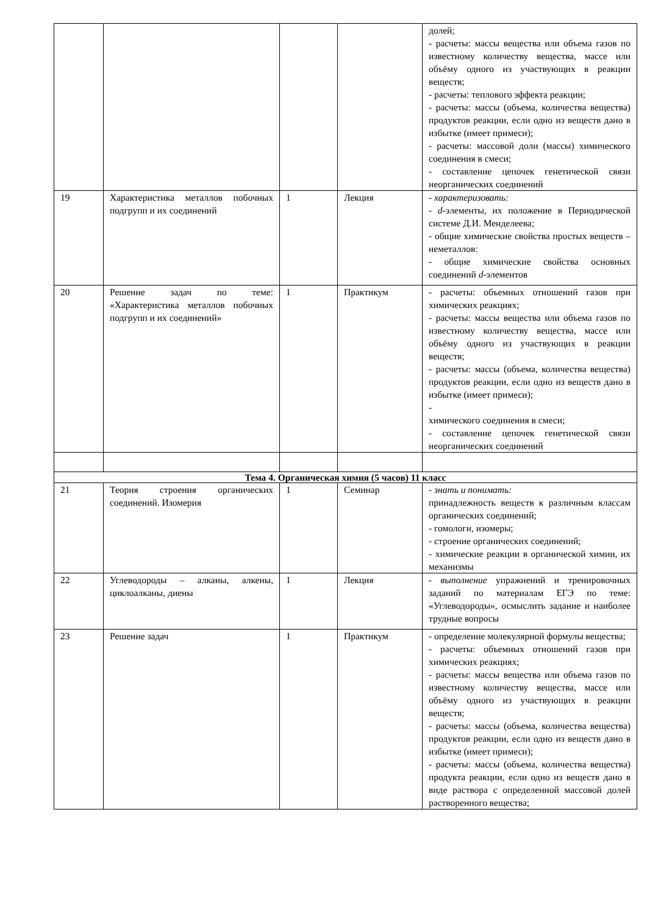| | | | | долей; - расчеты: массы вещества или объема газов по известному количеству вещества, массе или объёму одного из участвующих в реакции веществ; - расчеты: теплового эффекта реакции; - расчеты: массы (объема, количества вещества) продуктов реакции, если одно из веществ дано в избытке (имеет примеси); - расчеты: массовой доли (массы) химического соединения в смеси; - составление цепочек генетической связи неорганических соединений |
| 19 | Характеристика металлов побочных подгрупп и их соединений | 1 | Лекция | - характеризовать: - d -элементы, их положение в Периодической системе Д.И. Менделеева; - общие химические свойства простых веществ – неметаллов: - общие химические свойства основных соединений d -элементов |
| 20 | Решение задач по теме: «Характеристика металлов побочных подгрупп и их соединений» | 1 | Практикум | - расчеты: объемных отношений газов при химических реакциях; - расчеты: массы вещества или объема газов по известному количеству вещества, массе или объёму одного из участвующих в реакции веществ; - расчеты: массы (объема, количества вещества) продуктов реакции, если одно из веществ дано в избытке (имеет примеси); - химического соединения в смеси; - составление цепочек генетической связи неорганических соединений |
| Тема 4. Органическая химия (5 часов) 11 класс | | | | |
| 21 | Теория строения органических соединений. Изомерия | 1 | Семинар | - знать и понимать: принадлежность веществ к различным классам органических соединений; - гомологи, изомеры; - строение органических соединений; - химические реакции в органической химии, их механизмы |
| 22 | Углеводороды – алканы, алкены, циклоалканы, диены | 1 | Лекция | - выполнение упражнений и тренировочных заданий по материалам ЕГЭ по теме: «Углеводороды», осмыслить задание и наиболее трудные вопросы |
| 23 | Решение задач | 1 | Практикум | - определение молекулярной формулы вещества; - расчеты: объемных отношений газов при химических реакциях; - расчеты: массы вещества или объема газов по известному количеству вещества, массе или объёму одного из участвующих в реакции веществ; - расчеты: массы (объема, количества вещества) продуктов реакции, если одно из веществ дано в избытке (имеет примеси); - расчеты: массы (объема, количества вещества) продукта реакции, если одно из веществ дано в виде раствора с определенной массовой долей растворенного вещества; |